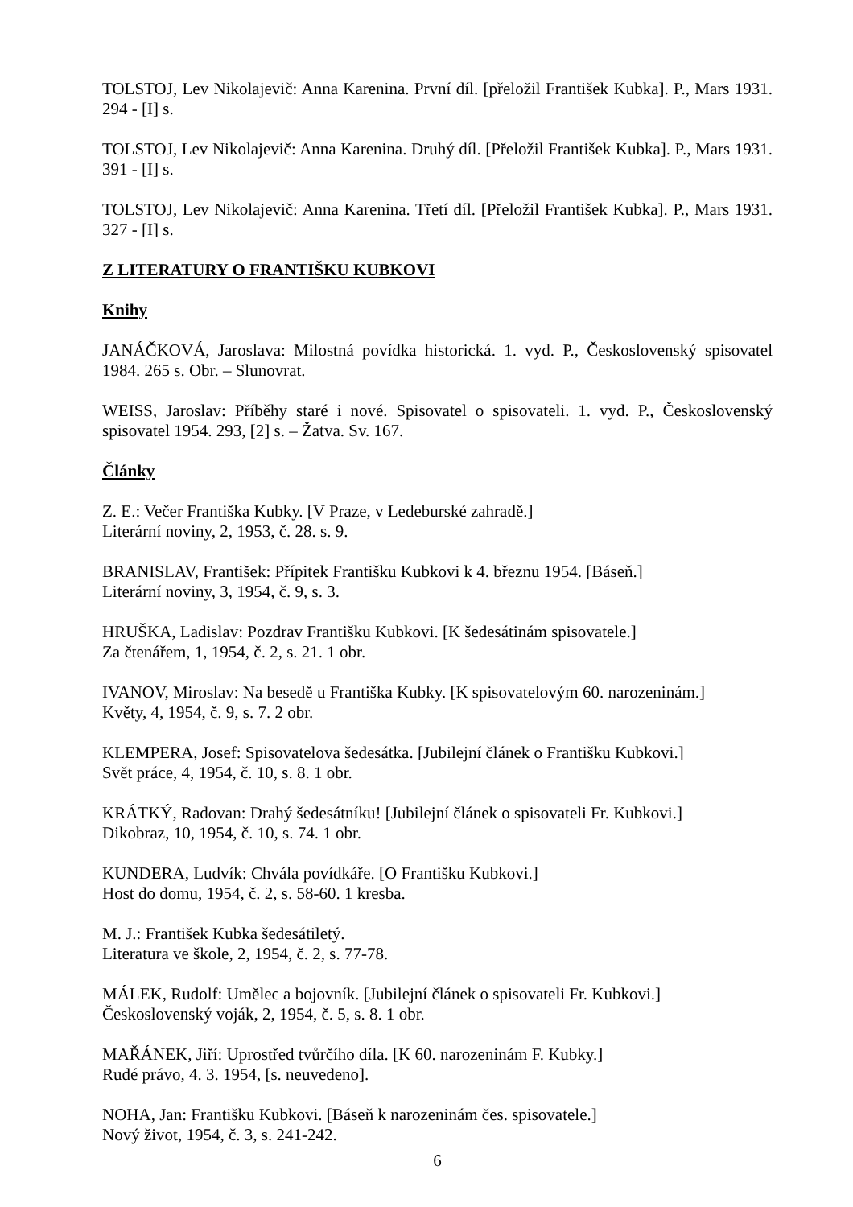TOLSTOJ, Lev Nikolajevič: Anna Karenina. První díl. [přeložil František Kubka]. P., Mars 1931. 294 - [I] s.
TOLSTOJ, Lev Nikolajevič: Anna Karenina. Druhý díl. [Přeložil František Kubka]. P., Mars 1931. 391 - [I] s.
TOLSTOJ, Lev Nikolajevič: Anna Karenina. Třetí díl. [Přeložil František Kubka]. P., Mars 1931. 327 - [I] s.
Z LITERATURY O FRANTIŠKU KUBKOVI
Knihy
JANÁČKOVÁ, Jaroslava: Milostná povídka historická. 1. vyd. P., Československý spisovatel 1984. 265 s. Obr. – Slunovrat.
WEISS, Jaroslav: Příběhy staré i nové. Spisovatel o spisovateli. 1. vyd. P., Československý spisovatel 1954. 293, [2] s. – Žatva. Sv. 167.
Články
Z. E.: Večer Františka Kubky. [V Praze, v Ledeburské zahradě.]
Literární noviny, 2, 1953, č. 28. s. 9.
BRANISLAV, František: Přípitek Františku Kubkovi k 4. březnu 1954. [Báseň.]
Literární noviny, 3, 1954, č. 9, s. 3.
HRUŠKA, Ladislav: Pozdrav Františku Kubkovi. [K šedesátinám spisovatele.]
Za čtenářem, 1, 1954, č. 2, s. 21. 1 obr.
IVANOV, Miroslav: Na besedě u Františka Kubky. [K spisovatelovým 60. narozeninám.]
Květy, 4, 1954, č. 9, s. 7. 2 obr.
KLEMPERA, Josef: Spisovatelova šedesátka. [Jubilejní článek o Františku Kubkovi.]
Svět práce, 4, 1954, č. 10, s. 8. 1 obr.
KRÁTKÝ, Radovan: Drahý šedesátníku! [Jubilejní článek o spisovateli Fr. Kubkovi.]
Dikobraz, 10, 1954, č. 10, s. 74. 1 obr.
KUNDERA, Ludvík: Chvála povídkáře. [O Františku Kubkovi.]
Host do domu, 1954, č. 2, s. 58-60. 1 kresba.
M. J.: František Kubka šedesátiletý.
Literatura ve škole, 2, 1954, č. 2, s. 77-78.
MÁLEK, Rudolf: Umělec a bojovník. [Jubilejní článek o spisovateli Fr. Kubkovi.]
Československý voják, 2, 1954, č. 5, s. 8. 1 obr.
MAŘÁNEK, Jiří: Uprostřed tvůrčího díla. [K 60. narozeninám F. Kubky.]
Rudé právo, 4. 3. 1954, [s. neuvedeno].
NOHA, Jan: Františku Kubkovi. [Báseň k narozeninám čes. spisovatele.]
Nový život, 1954, č. 3, s. 241-242.
6